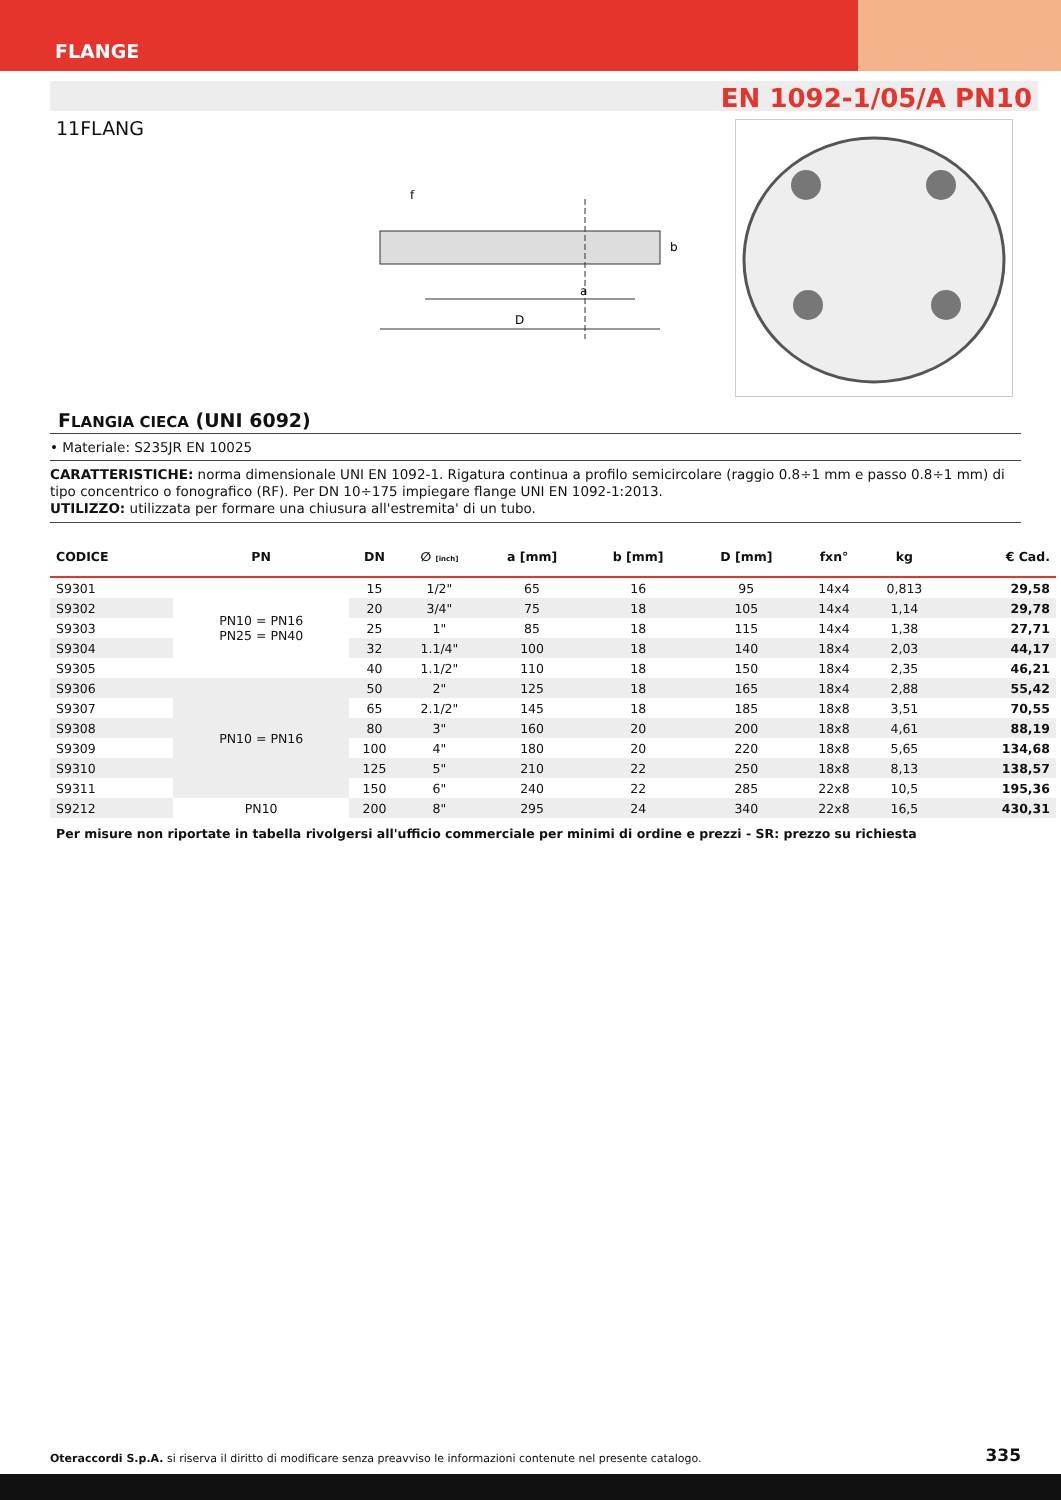FLANGE
EN 1092-1/05/A PN10
11FLANG
a
D
b
f
FLANGIA CIECA (UNI 6092)
• Materiale: S235JR EN 10025
CARATTERISTICHE: norma dimensionale UNI EN 1092-1. Rigatura continua a profilo semicircolare (raggio 0.8÷1 mm e passo 0.8÷1 mm) di tipo concentrico o fonografico (RF). Per DN 10÷175 impiegare flange UNI EN 1092-1:2013.
UTILIZZO: utilizzata per formare una chiusura all'estremita' di un tubo.
| CODICE | PN | DN | ∅ [inch] | a [mm] | b [mm] | D [mm] | fxn° | kg | € Cad. |
| --- | --- | --- | --- | --- | --- | --- | --- | --- | --- |
| S9301 | PN10 = PN16 PN25 = PN40 | 15 | 1/2" | 65 | 16 | 95 | 14x4 | 0,813 | 29,58 |
| S9302 | | 20 | 3/4" | 75 | 18 | 105 | 14x4 | 1,14 | 29,78 |
| S9303 | | 25 | 1" | 85 | 18 | 115 | 14x4 | 1,38 | 27,71 |
| S9304 | | 32 | 1.1/4" | 100 | 18 | 140 | 18x4 | 2,03 | 44,17 |
| S9305 | | 40 | 1.1/2" | 110 | 18 | 150 | 18x4 | 2,35 | 46,21 |
| S9306 | PN10 = PN16 | 50 | 2" | 125 | 18 | 165 | 18x4 | 2,88 | 55,42 |
| S9307 | | 65 | 2.1/2" | 145 | 18 | 185 | 18x8 | 3,51 | 70,55 |
| S9308 | | 80 | 3" | 160 | 20 | 200 | 18x8 | 4,61 | 88,19 |
| S9309 | | 100 | 4" | 180 | 20 | 220 | 18x8 | 5,65 | 134,68 |
| S9310 | | 125 | 5" | 210 | 22 | 250 | 18x8 | 8,13 | 138,57 |
| S9311 | | 150 | 6" | 240 | 22 | 285 | 22x8 | 10,5 | 195,36 |
| S9212 | PN10 | 200 | 8" | 295 | 24 | 340 | 22x8 | 16,5 | 430,31 |
Per misure non riportate in tabella rivolgersi all'ufficio commerciale per minimi di ordine e prezzi - SR: prezzo su richiesta
Oteraccordi S.p.A. si riserva il diritto di modificare senza preavviso le informazioni contenute nel presente catalogo. 335